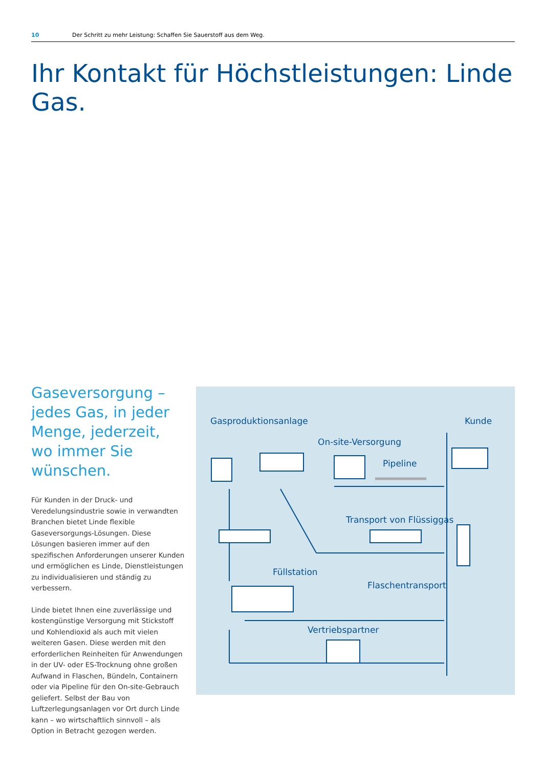10 Der Schritt zu mehr Leistung: Schaffen Sie Sauerstoff aus dem Weg.
Ihr Kontakt für Höchstleistungen: Linde Gas.
Gaseversorgung – jedes Gas, in jeder Menge, jederzeit, wo immer Sie wünschen.
Für Kunden in der Druck- und Veredelungsindustrie sowie in verwandten Branchen bietet Linde flexible Gaseversorgungs-Lösungen. Diese Lösungen basieren immer auf den spezifischen Anforderungen unserer Kunden und ermöglichen es Linde, Dienstleistungen zu individualisieren und ständig zu verbessern.
Linde bietet Ihnen eine zuverlässige und kostengünstige Versorgung mit Stickstoff und Kohlendioxid als auch mit vielen weiteren Gasen. Diese werden mit den erforderlichen Reinheiten für Anwendungen in der UV- oder ES-Trocknung ohne großen Aufwand in Flaschen, Bündeln, Containern oder via Pipeline für den On-site-Gebrauch geliefert. Selbst der Bau von Luftzerlegungsanlagen vor Ort durch Linde kann – wo wirtschaftlich sinnvoll – als Option in Betracht gezogen werden.
Gasproduktionsanlage Kunde
On-site-Versorgung
Pipeline
Transport von Flüssiggas
Füllstation
Flaschentransport
Vertriebspartner